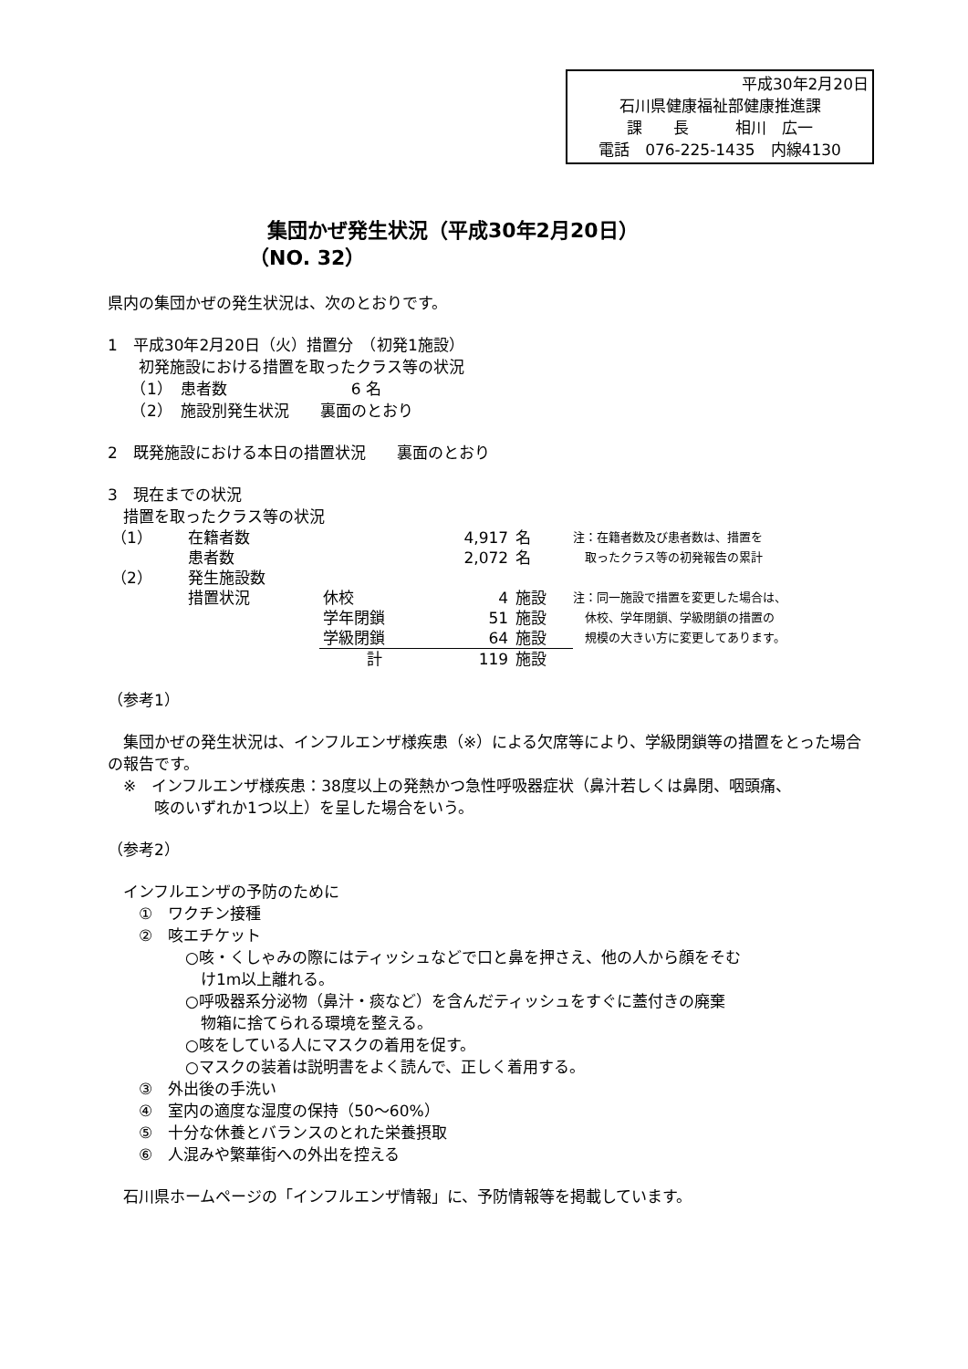平成30年2月20日
石川県健康福祉部健康推進課
課　　長　　　相川　広一
電話　076-225-1435　内線4130
集団かぜ発生状況（平成30年2月20日）
（NO. 32）
県内の集団かぜの発生状況は、次のとおりです。
1　平成30年2月20日（火）措置分　（初発1施設）
　　初発施設における措置を取ったクラス等の状況
　　（1）　患者数　　　　　　　　6 名
　　（2）　施設別発生状況　　裏面のとおり
2　既発施設における本日の措置状況　　裏面のとおり
3　現在までの状況
　措置を取ったクラス等の状況
| （1） | 在籍者数 | | 4,917 | 名 |
| | 患者数 | | 2,072 | 名 |
| （2） | 発生施設数 | | | |
| | 措置状況 | 休校 | 4 | 施設 |
| | | 学年閉鎖 | 51 | 施設 |
| | | 学級閉鎖 | 64 | 施設 |
| | | 計 | 119 | 施設 |
注：在籍者数及び患者数は、措置を
　取ったクラス等の初発報告の累計
注：同一施設で措置を変更した場合は、
　休校、学年閉鎖、学級閉鎖の措置の
　規模の大きい方に変更してあります。
（参考1）
　集団かぜの発生状況は、インフルエンザ様疾患（※）による欠席等により、学級閉鎖等の措置をとった場合の報告です。
　※　インフルエンザ様疾患：38度以上の発熱かつ急性呼吸器症状（鼻汁若しくは鼻閉、咽頭痛、
　　　咳のいずれか1つ以上）を呈した場合をいう。
（参考2）
　インフルエンザの予防のために
　　①　ワクチン接種
　　②　咳エチケット
　　　　　○咳・くしゃみの際にはティッシュなどで口と鼻を押さえ、他の人から顔をそむ
　　　　　　け1m以上離れる。
　　　　　○呼吸器系分泌物（鼻汁・痰など）を含んだティッシュをすぐに蓋付きの廃棄
　　　　　　物箱に捨てられる環境を整える。
　　　　　○咳をしている人にマスクの着用を促す。
　　　　　○マスクの装着は説明書をよく読んで、正しく着用する。
　　③　外出後の手洗い
　　④　室内の適度な湿度の保持（50～60%）
　　⑤　十分な休養とバランスのとれた栄養摂取
　　⑥　人混みや繁華街への外出を控える
　石川県ホームページの「インフルエンザ情報」に、予防情報等を掲載しています。